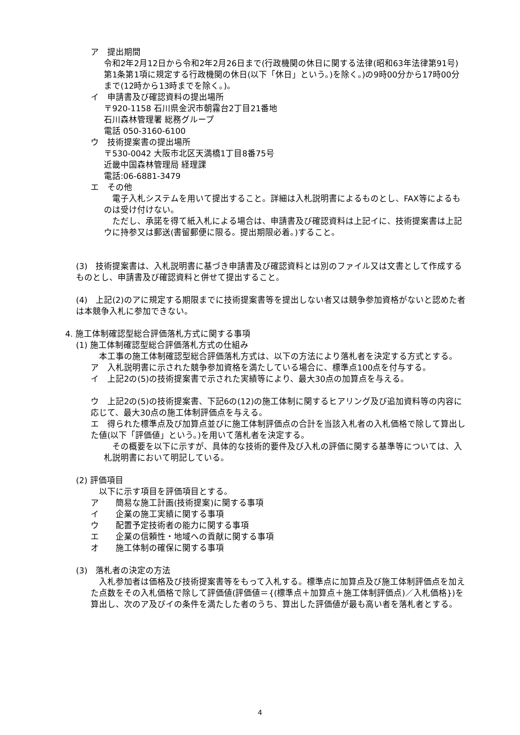ア　提出期間
令和2年2月12日から令和2年2月26日まで(行政機関の休日に関する法律(昭和63年法律第91号)第1条第1項に規定する行政機関の休日(以下「休日」という。)を除く。)の9時00分から17時00分まで(12時から13時までを除く。)。
イ　申請書及び確認資料の提出場所
〒920-1158 石川県金沢市朝霧台2丁目21番地
石川森林管理署 総務グループ
電話 050-3160-6100
ウ　技術提案書の提出場所
〒530-0042 大阪市北区天満橋1丁目8番75号
近畿中国森林管理局 経理課
電話:06-6881-3479
エ　その他
　電子入札システムを用いて提出すること。詳細は入札説明書によるものとし、FAX等によるものは受け付けない。
　ただし、承諾を得て紙入札による場合は、申請書及び確認資料は上記イに、技術提案書は上記ウに持参又は郵送(書留郵便に限る。提出期限必着。)すること。
(3)　技術提案書は、入札説明書に基づき申請書及び確認資料とは別のファイル又は文書として作成するものとし、申請書及び確認資料と併せて提出すること。
(4)　上記(2)のアに規定する期限までに技術提案書等を提出しない者又は競争参加資格がないと認めた者は本競争入札に参加できない。
4. 施工体制確認型総合評価落札方式に関する事項
(1) 施工体制確認型総合評価落札方式の仕組み
　本工事の施工体制確認型総合評価落札方式は、以下の方法により落札者を決定する方式とする。
ア　入札説明書に示された競争参加資格を満たしている場合に、標準点100点を付与する。
イ　上記2の(5)の技術提案書で示された実績等により、最大30点の加算点を与える。
ウ　上記2の(5)の技術提案書、下記6の(12)の施工体制に関するヒアリング及び追加資料等の内容に応じて、最大30点の施工体制評価点を与える。
エ　得られた標準点及び加算点並びに施工体制評価点の合計を当該入札者の入札価格で除して算出した値(以下「評価値」という。)を用いて落札者を決定する。
　その概要を以下に示すが、具体的な技術的要件及び入札の評価に関する基準等については、入札説明書において明記している。
(2) 評価項目
　以下に示す項目を評価項目とする。
ア　　簡易な施工計画(技術提案)に関する事項
イ　　企業の施工実績に関する事項
ウ　　配置予定技術者の能力に関する事項
エ　　企業の信頼性・地域への貢献に関する事項
オ　　施工体制の確保に関する事項
(3)　落札者の決定の方法
　入札参加者は価格及び技術提案書等をもって入札する。標準点に加算点及び施工体制評価点を加えた点数をその入札価格で除して評価値(評価値＝{(標準点＋加算点＋施工体制評価点)／入札価格})を算出し、次のア及びイの条件を満たした者のうち、算出した評価値が最も高い者を落札者とする。
4